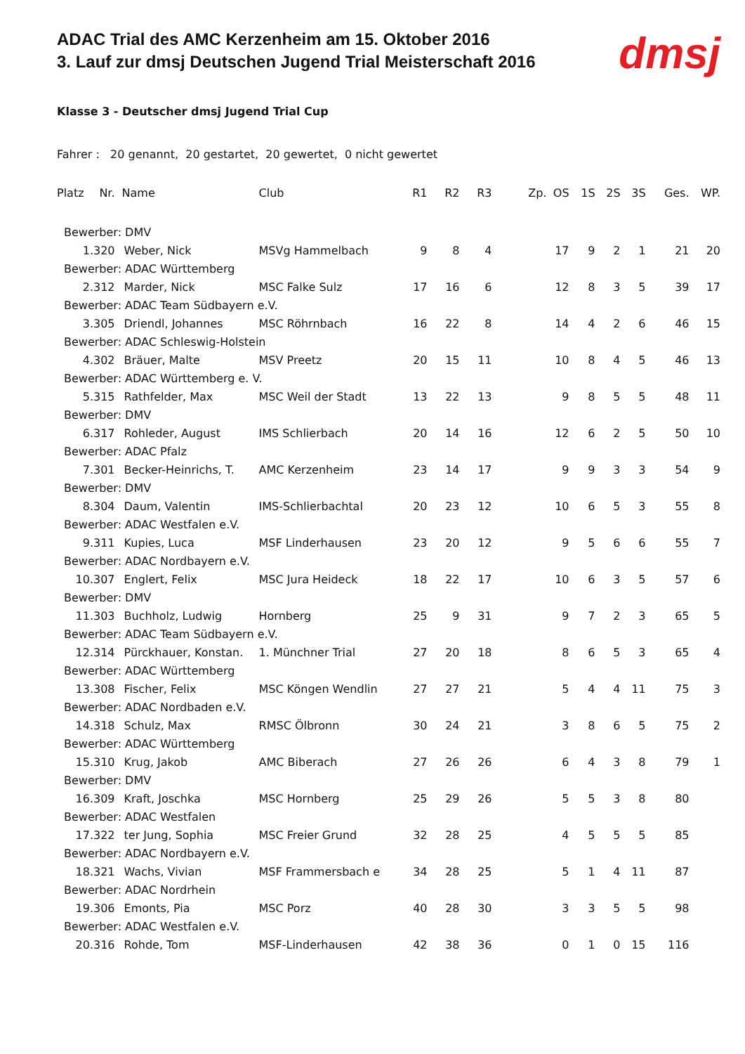ADAC Trial des AMC Kerzenheim am 15. Oktober 2016
3. Lauf zur dmsj Deutschen Jugend Trial Meisterschaft 2016
dmsj
Klasse 3 - Deutscher dmsj Jugend Trial Cup
Fahrer : 20 genannt, 20 gestartet, 20 gewertet, 0 nicht gewertet
| Platz | Nr. | Name | Club | R1 | R2 | R3 | Zp. | OS | 1S | 2S | 3S | Ges. | WP. |
| --- | --- | --- | --- | --- | --- | --- | --- | --- | --- | --- | --- | --- | --- |
| Bewerber: DMV | | | | | | | | | | | | | |
| 1. | 320 | Weber, Nick | MSVg Hammelbach | 9 | 8 | 4 | | 17 | 9 | 2 | 1 | 21 | 20 |
| Bewerber: ADAC Württemberg | | | | | | | | | | | | | |
| 2. | 312 | Marder, Nick | MSC Falke Sulz | 17 | 16 | 6 | | 12 | 8 | 3 | 5 | 39 | 17 |
| Bewerber: ADAC Team Südbayern e.V. | | | | | | | | | | | | | |
| 3. | 305 | Driendl, Johannes | MSC Röhrnbach | 16 | 22 | 8 | | 14 | 4 | 2 | 6 | 46 | 15 |
| Bewerber: ADAC Schleswig-Holstein | | | | | | | | | | | | | |
| 4. | 302 | Bräuer, Malte | MSV Preetz | 20 | 15 | 11 | | 10 | 8 | 4 | 5 | 46 | 13 |
| Bewerber: ADAC Württemberg e. V. | | | | | | | | | | | | | |
| 5. | 315 | Rathfelder, Max | MSC Weil der Stadt | 13 | 22 | 13 | | 9 | 8 | 5 | 5 | 48 | 11 |
| Bewerber: DMV | | | | | | | | | | | | | |
| 6. | 317 | Rohleder, August | IMS Schlierbach | 20 | 14 | 16 | | 12 | 6 | 2 | 5 | 50 | 10 |
| Bewerber: ADAC Pfalz | | | | | | | | | | | | | |
| 7. | 301 | Becker-Heinrichs, T. | AMC Kerzenheim | 23 | 14 | 17 | | 9 | 9 | 3 | 3 | 54 | 9 |
| Bewerber: DMV | | | | | | | | | | | | | |
| 8. | 304 | Daum, Valentin | IMS-Schlierbachtal | 20 | 23 | 12 | | 10 | 6 | 5 | 3 | 55 | 8 |
| Bewerber: ADAC Westfalen e.V. | | | | | | | | | | | | | |
| 9. | 311 | Kupies, Luca | MSF Linderhausen | 23 | 20 | 12 | | 9 | 5 | 6 | 6 | 55 | 7 |
| Bewerber: ADAC Nordbayern e.V. | | | | | | | | | | | | | |
| 10. | 307 | Englert, Felix | MSC Jura Heideck | 18 | 22 | 17 | | 10 | 6 | 3 | 5 | 57 | 6 |
| Bewerber: DMV | | | | | | | | | | | | | |
| 11. | 303 | Buchholz, Ludwig | Hornberg | 25 | 9 | 31 | | 9 | 7 | 2 | 3 | 65 | 5 |
| Bewerber: ADAC Team Südbayern e.V. | | | | | | | | | | | | | |
| 12. | 314 | Pürckhauer, Konstan. | 1. Münchner Trial | 27 | 20 | 18 | | 8 | 6 | 5 | 3 | 65 | 4 |
| Bewerber: ADAC Württemberg | | | | | | | | | | | | | |
| 13. | 308 | Fischer, Felix | MSC Köngen Wendlin | 27 | 27 | 21 | | 5 | 4 | 4 | 11 | 75 | 3 |
| Bewerber: ADAC Nordbaden e.V. | | | | | | | | | | | | | |
| 14. | 318 | Schulz, Max | RMSC Ölbronn | 30 | 24 | 21 | | 3 | 8 | 6 | 5 | 75 | 2 |
| Bewerber: ADAC Württemberg | | | | | | | | | | | | | |
| 15. | 310 | Krug, Jakob | AMC Biberach | 27 | 26 | 26 | | 6 | 4 | 3 | 8 | 79 | 1 |
| Bewerber: DMV | | | | | | | | | | | | | |
| 16. | 309 | Kraft, Joschka | MSC Hornberg | 25 | 29 | 26 | | 5 | 5 | 3 | 8 | 80 | |
| Bewerber: ADAC Westfalen | | | | | | | | | | | | | |
| 17. | 322 | ter Jung, Sophia | MSC Freier Grund | 32 | 28 | 25 | | 4 | 5 | 5 | 5 | 85 | |
| Bewerber: ADAC Nordbayern e.V. | | | | | | | | | | | | | |
| 18. | 321 | Wachs, Vivian | MSF Frammersbach e | 34 | 28 | 25 | | 5 | 1 | 4 | 11 | 87 | |
| Bewerber: ADAC Nordrhein | | | | | | | | | | | | | |
| 19. | 306 | Emonts, Pia | MSC Porz | 40 | 28 | 30 | | 3 | 3 | 5 | 5 | 98 | |
| Bewerber: ADAC Westfalen e.V. | | | | | | | | | | | | | |
| 20. | 316 | Rohde, Tom | MSF-Linderhausen | 42 | 38 | 36 | | 0 | 1 | 0 | 15 | 116 | |